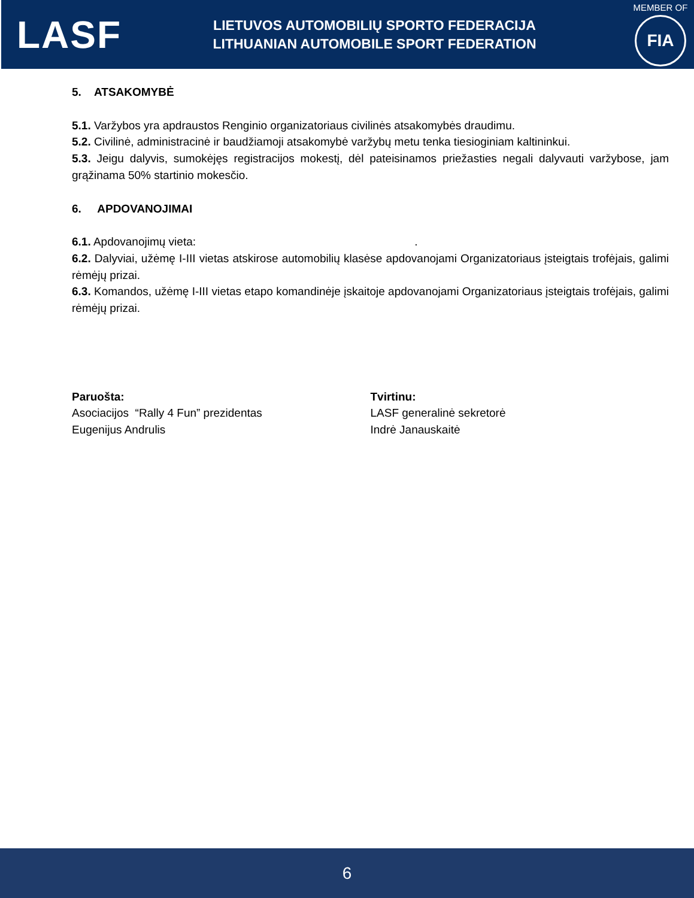LASF
LIETUVOS AUTOMOBILIŲ SPORTO FEDERACIJA
LITHUANIAN AUTOMOBILE SPORT FEDERATION
MEMBER OF
FIA
5. ATSAKOMYBĖ
5.1. Varžybos yra apdraustos Renginio organizatoriaus civilinės atsakomybės draudimu.
5.2. Civilinė, administracinė ir baudžiamoji atsakomybė varžybų metu tenka tiesioginiam kaltininkui.
5.3. Jeigu dalyvis, sumokėjęs registracijos mokestį, dėl pateisinamos priežasties negali dalyvauti varžybose, jam grąžinama 50% startinio mokesčio.
6. APDOVANOJIMAI
6.1. Apdovanojimų vieta: .
6.2. Dalyviai, užėmę I-III vietas atskirose automobilių klasėse apdovanojami Organizatoriaus įsteigtais trofėjais, galimi rėmėjų prizai.
6.3. Komandos, užėmę I-III vietas etapo komandinėje įskaitoje apdovanojami Organizatoriaus įsteigtais trofėjais, galimi rėmėjų prizai.
Paruošta:
Asociacijos “Rally 4 Fun” prezidentas
Eugenijus Andrulis
Tvirtinu:
LASF generalinė sekretorė
Indrė Janauskaitė
6